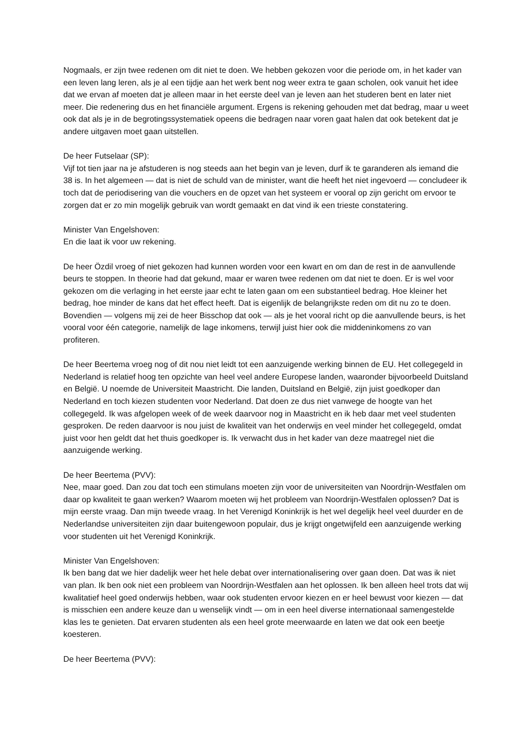Nogmaals, er zijn twee redenen om dit niet te doen. We hebben gekozen voor die periode om, in het kader van een leven lang leren, als je al een tijdje aan het werk bent nog weer extra te gaan scholen, ook vanuit het idee dat we ervan af moeten dat je alleen maar in het eerste deel van je leven aan het studeren bent en later niet meer. Die redenering dus en het financiële argument. Ergens is rekening gehouden met dat bedrag, maar u weet ook dat als je in de begrotingssystematiek opeens die bedragen naar voren gaat halen dat ook betekent dat je andere uitgaven moet gaan uitstellen.
De heer Futselaar (SP):
Vijf tot tien jaar na je afstuderen is nog steeds aan het begin van je leven, durf ik te garanderen als iemand die 38 is. In het algemeen — dat is niet de schuld van de minister, want die heeft het niet ingevoerd — concludeer ik toch dat de periodisering van die vouchers en de opzet van het systeem er vooral op zijn gericht om ervoor te zorgen dat er zo min mogelijk gebruik van wordt gemaakt en dat vind ik een trieste constatering.
Minister Van Engelshoven:
En die laat ik voor uw rekening.
De heer Özdil vroeg of niet gekozen had kunnen worden voor een kwart en om dan de rest in de aanvullende beurs te stoppen. In theorie had dat gekund, maar er waren twee redenen om dat niet te doen. Er is wel voor gekozen om die verlaging in het eerste jaar echt te laten gaan om een substantieel bedrag. Hoe kleiner het bedrag, hoe minder de kans dat het effect heeft. Dat is eigenlijk de belangrijkste reden om dit nu zo te doen. Bovendien — volgens mij zei de heer Bisschop dat ook — als je het vooral richt op die aanvullende beurs, is het vooral voor één categorie, namelijk de lage inkomens, terwijl juist hier ook die middeninkomens zo van profiteren.
De heer Beertema vroeg nog of dit nou niet leidt tot een aanzuigende werking binnen de EU. Het collegegeld in Nederland is relatief hoog ten opzichte van heel veel andere Europese landen, waaronder bijvoorbeeld Duitsland en België. U noemde de Universiteit Maastricht. Die landen, Duitsland en België, zijn juist goedkoper dan Nederland en toch kiezen studenten voor Nederland. Dat doen ze dus niet vanwege de hoogte van het collegegeld. Ik was afgelopen week of de week daarvoor nog in Maastricht en ik heb daar met veel studenten gesproken. De reden daarvoor is nou juist de kwaliteit van het onderwijs en veel minder het collegegeld, omdat juist voor hen geldt dat het thuis goedkoper is. Ik verwacht dus in het kader van deze maatregel niet die aanzuigende werking.
De heer Beertema (PVV):
Nee, maar goed. Dan zou dat toch een stimulans moeten zijn voor de universiteiten van Noordrijn-Westfalen om daar op kwaliteit te gaan werken? Waarom moeten wij het probleem van Noordrijn-Westfalen oplossen? Dat is mijn eerste vraag. Dan mijn tweede vraag. In het Verenigd Koninkrijk is het wel degelijk heel veel duurder en de Nederlandse universiteiten zijn daar buitengewoon populair, dus je krijgt ongetwijfeld een aanzuigende werking voor studenten uit het Verenigd Koninkrijk.
Minister Van Engelshoven:
Ik ben bang dat we hier dadelijk weer het hele debat over internationalisering over gaan doen. Dat was ik niet van plan. Ik ben ook niet een probleem van Noordrijn-Westfalen aan het oplossen. Ik ben alleen heel trots dat wij kwalitatief heel goed onderwijs hebben, waar ook studenten ervoor kiezen en er heel bewust voor kiezen — dat is misschien een andere keuze dan u wenselijk vindt — om in een heel diverse internationaal samengestelde klas les te genieten. Dat ervaren studenten als een heel grote meerwaarde en laten we dat ook een beetje koesteren.
De heer Beertema (PVV):